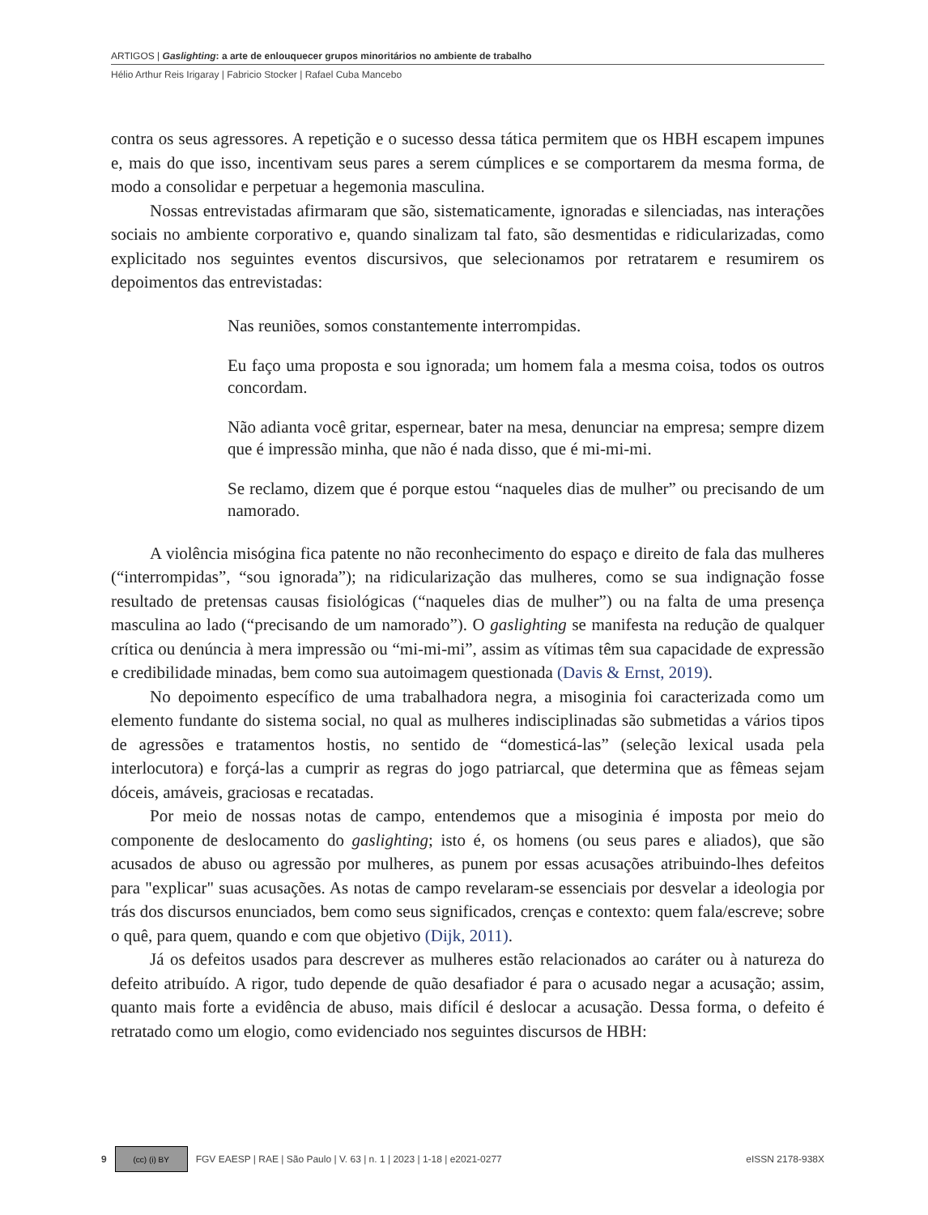ARTIGOS | Gaslighting: a arte de enlouquecer grupos minoritários no ambiente de trabalho
Hélio Arthur Reis Irigaray | Fabricio Stocker | Rafael Cuba Mancebo
contra os seus agressores. A repetição e o sucesso dessa tática permitem que os HBH escapem impunes e, mais do que isso, incentivam seus pares a serem cúmplices e se comportarem da mesma forma, de modo a consolidar e perpetuar a hegemonia masculina.
Nossas entrevistadas afirmaram que são, sistematicamente, ignoradas e silenciadas, nas interações sociais no ambiente corporativo e, quando sinalizam tal fato, são desmentidas e ridicularizadas, como explicitado nos seguintes eventos discursivos, que selecionamos por retratarem e resumirem os depoimentos das entrevistadas:
Nas reuniões, somos constantemente interrompidas.
Eu faço uma proposta e sou ignorada; um homem fala a mesma coisa, todos os outros concordam.
Não adianta você gritar, espernear, bater na mesa, denunciar na empresa; sempre dizem que é impressão minha, que não é nada disso, que é mi-mi-mi.
Se reclamo, dizem que é porque estou “naqueles dias de mulher” ou precisando de um namorado.
A violência misógina fica patente no não reconhecimento do espaço e direito de fala das mulheres (“interrompidas”, “sou ignorada”); na ridicularização das mulheres, como se sua indignação fosse resultado de pretensas causas fisiológicas (“naqueles dias de mulher”) ou na falta de uma presença masculina ao lado (“precisando de um namorado”). O gaslighting se manifesta na redução de qualquer crítica ou denúncia à mera impressão ou “mi-mi-mi”, assim as vítimas têm sua capacidade de expressão e credibilidade minadas, bem como sua autoimagem questionada (Davis & Ernst, 2019).
No depoimento específico de uma trabalhadora negra, a misoginia foi caracterizada como um elemento fundante do sistema social, no qual as mulheres indisciplinadas são submetidas a vários tipos de agressões e tratamentos hostis, no sentido de “domesticá-las” (seleção lexical usada pela interlocutora) e forçá-las a cumprir as regras do jogo patriarcal, que determina que as fêmeas sejam dóceis, amáveis, graciosas e recatadas.
Por meio de nossas notas de campo, entendemos que a misoginia é imposta por meio do componente de deslocamento do gaslighting; isto é, os homens (ou seus pares e aliados), que são acusados de abuso ou agressão por mulheres, as punem por essas acusações atribuindo-lhes defeitos para "explicar" suas acusações. As notas de campo revelaram-se essenciais por desvelar a ideologia por trás dos discursos enunciados, bem como seus significados, crenças e contexto: quem fala/escreve; sobre o quê, para quem, quando e com que objetivo (Dijk, 2011).
Já os defeitos usados para descrever as mulheres estão relacionados ao caráter ou à natureza do defeito atribuído. A rigor, tudo depende de quão desafiador é para o acusado negar a acusação; assim, quanto mais forte a evidência de abuso, mais difícil é deslocar a acusação. Dessa forma, o defeito é retratado como um elogio, como evidenciado nos seguintes discursos de HBH:
9
(cc) (i) BY
FGV EAESP | RAE | São Paulo | V. 63 | n. 1 | 2023 | 1-18 | e2021-0277 eISSN 2178-938X